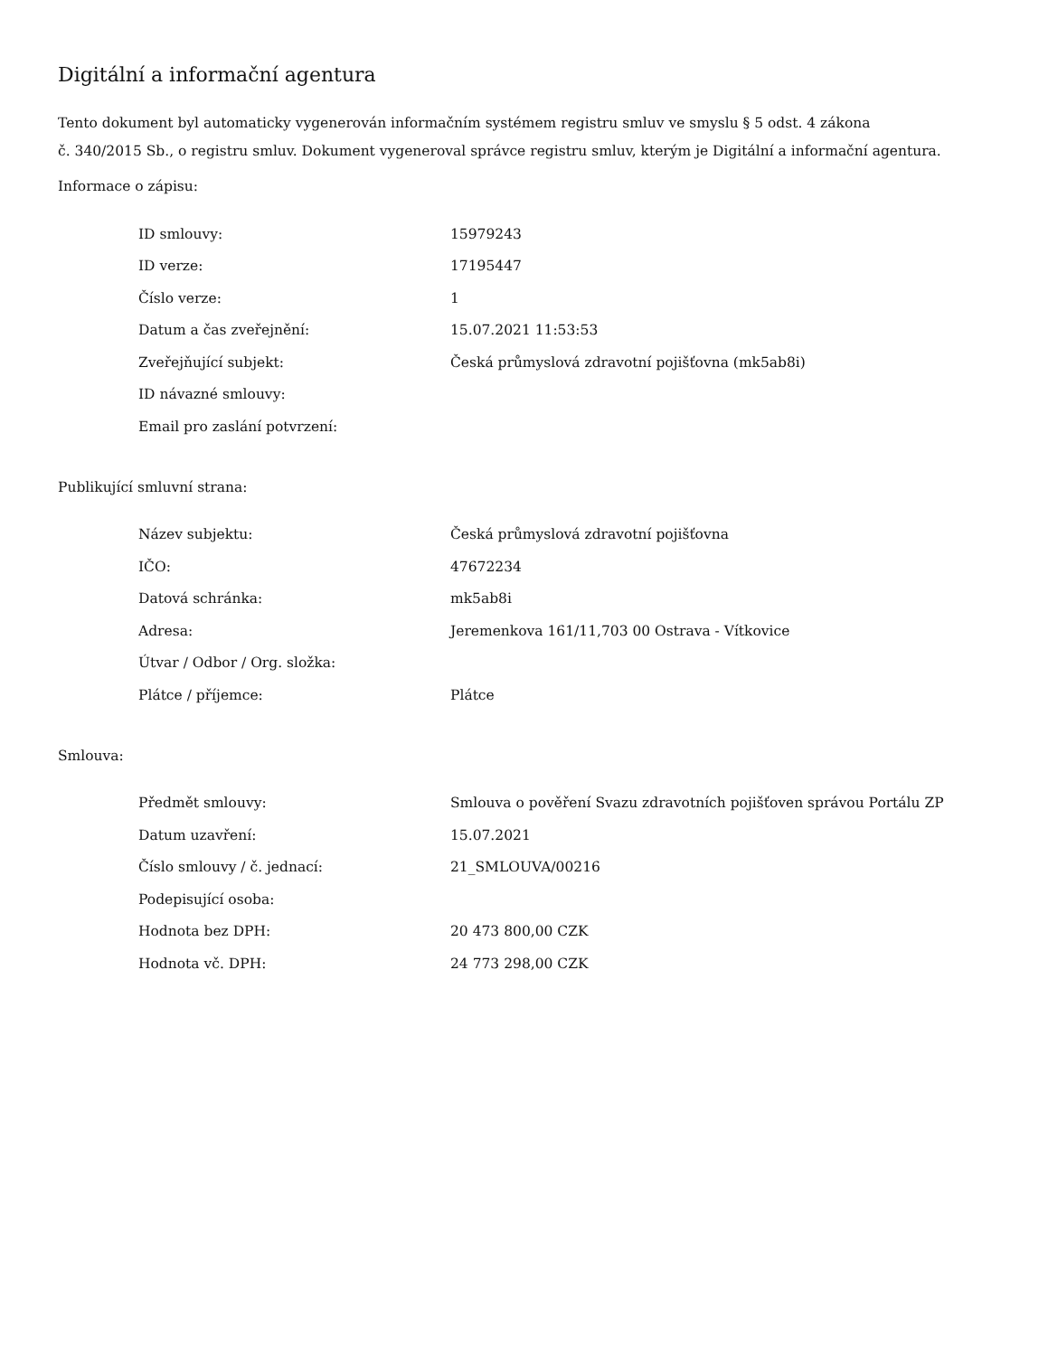Digitální a informační agentura
Tento dokument byl automaticky vygenerován informačním systémem registru smluv ve smyslu § 5 odst. 4 zákona
č. 340/2015 Sb., o registru smluv. Dokument vygeneroval správce registru smluv, kterým je Digitální a informační agentura.
Informace o zápisu:
| ID smlouvy: | 15979243 |
| ID verze: | 17195447 |
| Číslo verze: | 1 |
| Datum a čas zveřejnění: | 15.07.2021 11:53:53 |
| Zveřejňující subjekt: | Česká průmyslová zdravotní pojišťovna (mk5ab8i) |
| ID návazné smlouvy: | |
| Email pro zaslání potvrzení: | |
Publikující smluvní strana:
| Název subjektu: | Česká průmyslová zdravotní pojišťovna |
| IČO: | 47672234 |
| Datová schránka: | mk5ab8i |
| Adresa: | Jeremenkova 161/11,703 00 Ostrava - Vítkovice |
| Útvar / Odbor / Org. složka: | |
| Plátce / příjemce: | Plátce |
Smlouva:
| Předmět smlouvy: | Smlouva o pověření Svazu zdravotních pojišťoven správou Portálu ZP |
| Datum uzavření: | 15.07.2021 |
| Číslo smlouvy / č. jednací: | 21_SMLOUVA/00216 |
| Podepisující osoba: | |
| Hodnota bez DPH: | 20 473 800,00 CZK |
| Hodnota vč. DPH: | 24 773 298,00 CZK |